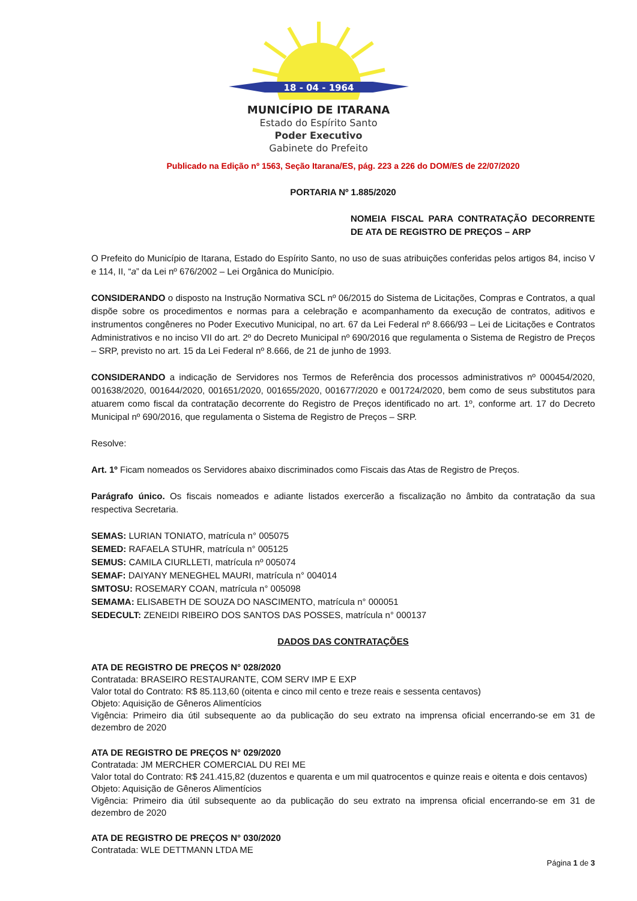18 - 04 - 1964
MUNICÍPIO DE ITARANA
Estado do Espírito Santo
Poder Executivo
Gabinete do Prefeito
Publicado na Edição nº 1563, Seção Itarana/ES, pág. 223 a 226 do DOM/ES de 22/07/2020
PORTARIA Nº 1.885/2020
NOMEIA FISCAL PARA CONTRATAÇÃO DECORRENTE DE ATA DE REGISTRO DE PREÇOS – ARP
O Prefeito do Município de Itarana, Estado do Espírito Santo, no uso de suas atribuições conferidas pelos artigos 84, inciso V e 114, II, “a” da Lei nº 676/2002 – Lei Orgânica do Município.
CONSIDERANDO o disposto na Instrução Normativa SCL nº 06/2015 do Sistema de Licitações, Compras e Contratos, a qual dispõe sobre os procedimentos e normas para a celebração e acompanhamento da execução de contratos, aditivos e instrumentos congêneres no Poder Executivo Municipal, no art. 67 da Lei Federal nº 8.666/93 – Lei de Licitações e Contratos Administrativos e no inciso VII do art. 2º do Decreto Municipal nº 690/2016 que regulamenta o Sistema de Registro de Preços – SRP, previsto no art. 15 da Lei Federal nº 8.666, de 21 de junho de 1993.
CONSIDERANDO a indicação de Servidores nos Termos de Referência dos processos administrativos nº 000454/2020, 001638/2020, 001644/2020, 001651/2020, 001655/2020, 001677/2020 e 001724/2020, bem como de seus substitutos para atuarem como fiscal da contratação decorrente do Registro de Preços identificado no art. 1º, conforme art. 17 do Decreto Municipal nº 690/2016, que regulamenta o Sistema de Registro de Preços – SRP.
Resolve:
Art. 1º Ficam nomeados os Servidores abaixo discriminados como Fiscais das Atas de Registro de Preços.
Parágrafo único. Os fiscais nomeados e adiante listados exercerão a fiscalização no âmbito da contratação da sua respectiva Secretaria.
SEMAS: LURIAN TONIATO, matrícula n° 005075
SEMED: RAFAELA STUHR, matrícula n° 005125
SEMUS: CAMILA CIURLLETI, matrícula nº 005074
SEMAF: DAIYANY MENEGHEL MAURI, matrícula n° 004014
SMTOSU: ROSEMARY COAN, matrícula n° 005098
SEMAMA: ELISABETH DE SOUZA DO NASCIMENTO, matrícula n° 000051
SEDECULT: ZENEIDI RIBEIRO DOS SANTOS DAS POSSES, matrícula n° 000137
DADOS DAS CONTRATAÇÕES
ATA DE REGISTRO DE PREÇOS N° 028/2020
Contratada: BRASEIRO RESTAURANTE, COM SERV IMP E EXP
Valor total do Contrato: R$ 85.113,60 (oitenta e cinco mil cento e treze reais e sessenta centavos)
Objeto: Aquisição de Gêneros Alimentícios
Vigência: Primeiro dia útil subsequente ao da publicação do seu extrato na imprensa oficial encerrando-se em 31 de dezembro de 2020
ATA DE REGISTRO DE PREÇOS N° 029/2020
Contratada: JM MERCHER COMERCIAL DU REI ME
Valor total do Contrato: R$ 241.415,82 (duzentos e quarenta e um mil quatrocentos e quinze reais e oitenta e dois centavos)
Objeto: Aquisição de Gêneros Alimentícios
Vigência: Primeiro dia útil subsequente ao da publicação do seu extrato na imprensa oficial encerrando-se em 31 de dezembro de 2020
ATA DE REGISTRO DE PREÇOS N° 030/2020
Contratada: WLE DETTMANN LTDA ME
Página 1 de 3